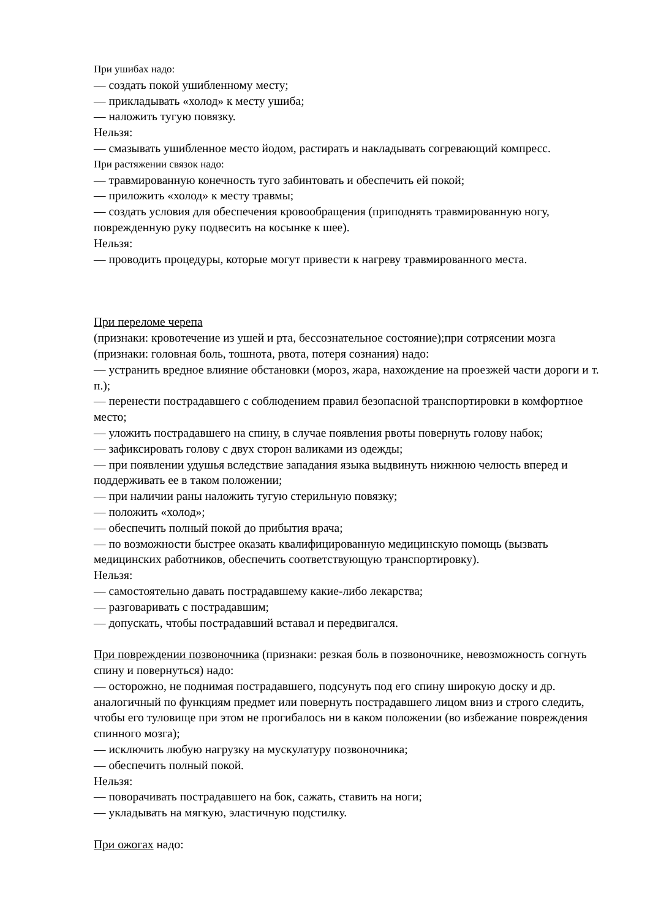При ушибах надо:
— создать покой ушибленному месту;
— прикладывать «холод» к месту ушиба;
— наложить тугую повязку.
Нельзя:
— смазывать ушибленное место йодом, растирать и накладывать согревающий компресс.
При растяжении связок надо:
— травмированную конечность туго забинтовать и обеспечить ей покой;
— приложить «холод» к месту травмы;
— создать условия для обеспечения кровообращения (приподнять травмированную ногу, поврежденную руку подвесить на косынке к шее).
Нельзя:
— проводить процедуры, которые могут привести к нагреву травмированного места.
При переломе черепа
(признаки: кровотечение из ушей и рта, бессознательное состояние);при сотрясении мозга (признаки: головная боль, тошнота, рвота, потеря сознания) надо:
— устранить вредное влияние обстановки (мороз, жара, нахождение на проезжей части дороги и т. п.);
— перенести пострадавшего с соблюдением правил безопасной транспортировки в комфортное место;
— уложить пострадавшего на спину, в случае появления рвоты повернуть голову набок;
— зафиксировать голову с двух сторон валиками из одежды;
— при появлении удушья вследствие западания языка выдвинуть нижнюю челюсть вперед и поддерживать ее в таком положении;
— при наличии раны наложить тугую стерильную повязку;
— положить «холод»;
— обеспечить полный покой до прибытия врача;
— по возможности быстрее оказать квалифицированную медицинскую помощь (вызвать медицинских работников, обеспечить соответствующую транспортировку).
Нельзя:
— самостоятельно давать пострадавшему какие-либо лекарства;
— разговаривать с пострадавшим;
— допускать, чтобы пострадавший вставал и передвигался.
При повреждении позвоночника (признаки: резкая боль в позвоночнике, невозможность согнуть спину и повернуться) надо:
— осторожно, не поднимая пострадавшего, подсунуть под его спину широкую доску и др. аналогичный по функциям предмет или повернуть пострадавшего лицом вниз и строго следить, чтобы его туловище при этом не прогибалось ни в каком положении (во избежание повреждения спинного мозга);
— исключить любую нагрузку на мускулатуру позвоночника;
— обеспечить полный покой.
Нельзя:
— поворачивать пострадавшего на бок, сажать, ставить на ноги;
— укладывать на мягкую, эластичную подстилку.
При ожогах надо: